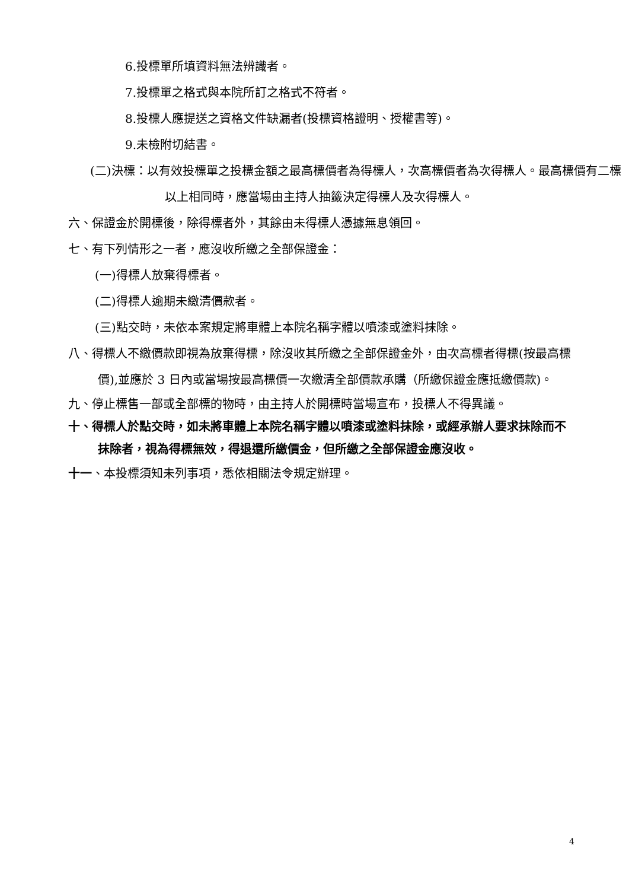6.投標單所填資料無法辨識者。
7.投標單之格式與本院所訂之格式不符者。
8.投標人應提送之資格文件缺漏者(投標資格證明、授權書等)。
9.未檢附切結書。
(二)決標：以有效投標單之投標金額之最高標價者為得標人，次高標價者為次得標人。最高標價有二標以上相同時，應當場由主持人抽籤決定得標人及次得標人。
六、保證金於開標後，除得標者外，其餘由未得標人憑據無息領回。
七、有下列情形之一者，應沒收所繳之全部保證金：
(一)得標人放棄得標者。
(二)得標人逾期未繳清價款者。
(三)點交時，未依本案規定將車體上本院名稱字體以噴漆或塗料抹除。
八、得標人不繳價款即視為放棄得標，除沒收其所繳之全部保證金外，由次高標者得標(按最高標價),並應於 3 日內或當場按最高標價一次繳清全部價款承購（所繳保證金應抵繳價款)。
九、停止標售一部或全部標的物時，由主持人於開標時當場宣布，投標人不得異議。
十、得標人於點交時，如未將車體上本院名稱字體以噴漆或塗料抹除，或經承辦人要求抹除而不抹除者，視為得標無效，得退還所繳價金，但所繳之全部保證金應沒收。
十一、本投標須知未列事項，悉依相關法令規定辦理。
4